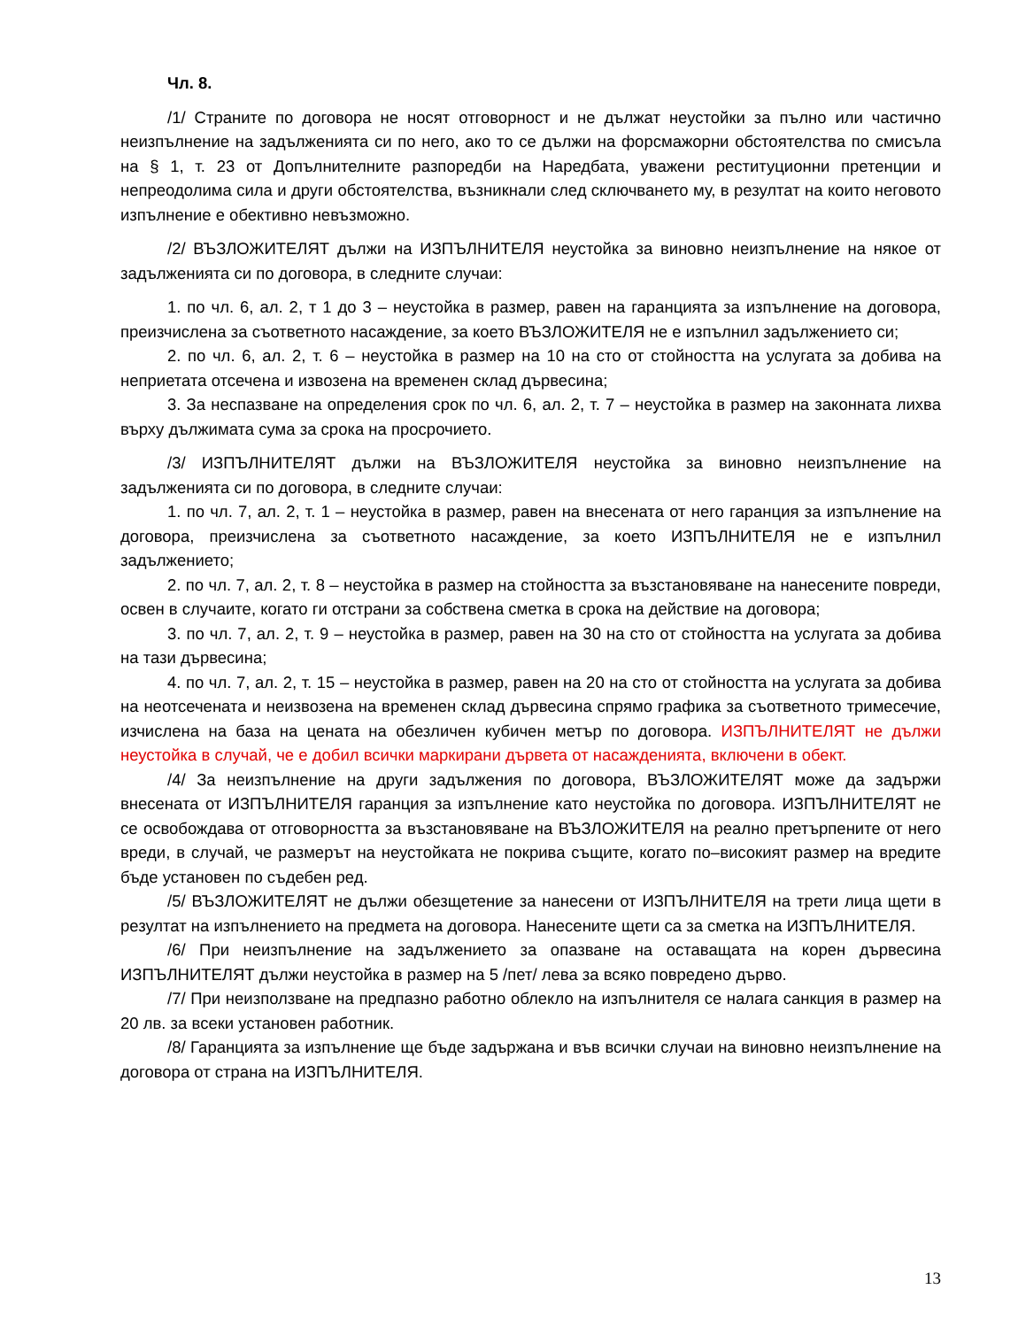Чл. 8.
/1/ Страните по договора не носят отговорност и не дължат неустойки за пълно или частично неизпълнение на задълженията си по него, ако то се дължи на форсмажорни обстоятелства по смисъла на § 1, т. 23 от Допълнителните разпоредби на Наредбата, уважени реституционни претенции и непреодолима сила и други обстоятелства, възникнали след сключването му, в резултат на които неговото изпълнение е обективно невъзможно.
/2/ ВЪЗЛОЖИТЕЛЯТ дължи на ИЗПЪЛНИТЕЛЯ неустойка за виновно неизпълнение на някое от задълженията си по договора, в следните случаи:
1. по чл. 6, ал. 2, т 1 до 3 – неустойка в размер, равен на гаранцията за изпълнение на договора, преизчислена за съответното насаждение, за което ВЪЗЛОЖИТЕЛЯ не е изпълнил задължението си;
2. по чл. 6, ал. 2, т. 6 – неустойка в размер на 10 на сто от стойността на услугата за добива на неприетата отсечена и извозена на временен склад дървесина;
3. За неспазване на определения срок по чл. 6, ал. 2, т. 7 – неустойка в размер на законната лихва върху дължимата сума за срока на просрочието.
/3/ ИЗПЪЛНИТЕЛЯТ дължи на ВЪЗЛОЖИТЕЛЯ неустойка за виновно неизпълнение на задълженията си по договора, в следните случаи:
1. по чл. 7, ал. 2, т. 1 – неустойка в размер, равен на внесената от него гаранция за изпълнение на договора, преизчислена за съответното насаждение, за което ИЗПЪЛНИТЕЛЯ не е изпълнил задължението;
2. по чл. 7, ал. 2, т. 8 – неустойка в размер на стойността за възстановяване на нанесените повреди, освен в случаите, когато ги отстрани за собствена сметка в срока на действие на договора;
3. по чл. 7, ал. 2, т. 9 – неустойка в размер, равен на 30 на сто от стойността на услугата за добива на тази дървесина;
4. по чл. 7, ал. 2, т. 15 – неустойка в размер, равен на 20 на сто от стойността на услугата за добива на неотсечената и неизвозена на временен склад дървесина спрямо графика за съответното тримесечие, изчислена на база на цената на обезличен кубичен метър по договора. ИЗПЪЛНИТЕЛЯТ не дължи неустойка в случай, че е добил всички маркирани дървета от насажденията, включени в обект.
/4/ За неизпълнение на други задължения по договора, ВЪЗЛОЖИТЕЛЯТ може да задържи внесената от ИЗПЪЛНИТЕЛЯ гаранция за изпълнение като неустойка по договора. ИЗПЪЛНИТЕЛЯТ не се освобождава от отговорността за възстановяване на ВЪЗЛОЖИТЕЛЯ на реално претърпените от него вреди, в случай, че размерът на неустойката не покрива същите, когато по–високият размер на вредите бъде установен по съдебен ред.
/5/ ВЪЗЛОЖИТЕЛЯТ не дължи обезщетение за нанесени от ИЗПЪЛНИТЕЛЯ на трети лица щети в резултат на изпълнението на предмета на договора. Нанесените щети са за сметка на ИЗПЪЛНИТЕЛЯ.
/6/ При неизпълнение на задължението за опазване на оставащата на корен дървесина ИЗПЪЛНИТЕЛЯТ дължи неустойка в размер на 5 /пет/ лева за всяко повредено дърво.
/7/ При неизползване на предпазно работно облекло на изпълнителя се налага санкция в размер на 20 лв. за всеки установен работник.
/8/ Гаранцията за изпълнение ще бъде задържана и във всички случаи на виновно неизпълнение на договора от страна на ИЗПЪЛНИТЕЛЯ.
13